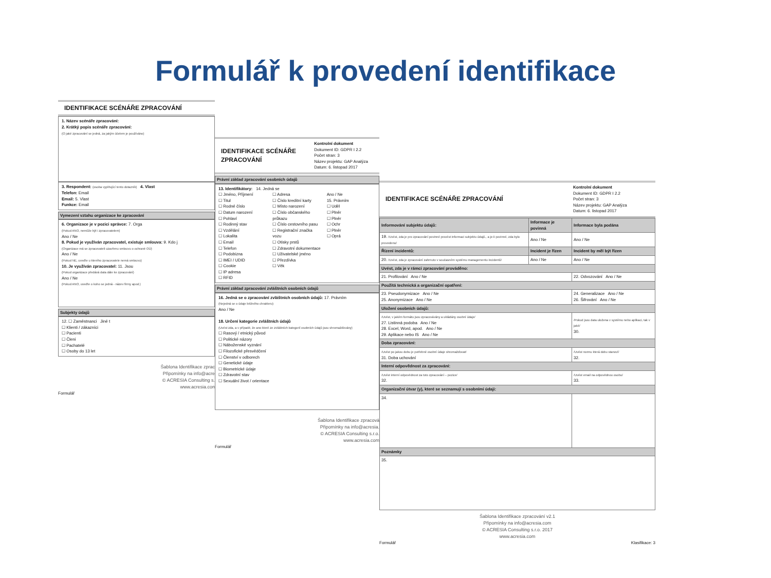Formulář k provedení identifikace
IDENTIFIKACE SCÉNÁŘE ZPRACOVÁNÍ
1. Název scénáře zpracování:
2. Krátký popis scénáře zpracování:
(O jaké zpracování se jedná, za jakým účelem je používáno)
3. Respondent: (osoba vyplňující tento dotazník) 4. Vlast
Telefon: Email
Email: 5. Vlast
Funkce: Email
Vymezení vztahu organizace ke zpracování
6. Organizace je v pozici správce: 7. Orga
(Pokud ANO, nemůže být i zpracovatelem)
Ano / Ne
8. Pokud je využíván zpracovatel, existuje smlouva: 9. Kdo j
(Organizace má se zpracovateli uzavřenu smlouvu o ochraně OÚ)
Ano / Ne
(Pokud NE, uveďte u kterého zpracovatele nemá smlouvu)
10. Je využíván zpracovatel: 11. Jsou
(Pokud organizace předává data dále ke zpracování)
Ano / Ne
(Pokud ANO, uveďte o koho se jedná - název firmy apod.)
Subjekty údajů
12. ☐ Zaměstnanci Jiné t
☐ Klienti / zákazníci
☐ Pacienti
☐ Členi
☐ Pachatelé
☐ Osoby do 13 let
Šablona Identifikace zprac
Připomínky na info@acre
© ACRESIA Consulting s.
www.acresia.con
Formulář
IDENTIFIKACE SCÉNÁŘE ZPRACOVÁNÍ
Kontrolní dokument
Dokument ID: GDPR I 2.2
Počet stran: 3
Název projektu: GAP Analýza
Datum: 6. listopad 2017
Právní základ zpracování osobních údajů
13. Identifikátory: 14. Jedná se
☐ Jméno, Příjmení
☐ Titul
☐ Rodné číslo
☐ Datum narození
☐ Pohlaví
☐ Rodinný stav
☐ Vzdělání
☐ Lokalita
☐ Email
☐ Telefon
☐ Podobizna
☐ IMEI / UDID
☐ Cookie
☐ IP adresa
☐ RFID
☐ Adresa
☐ Číslo kreditní karty
☐ Místo narození
☐ Číslo občanského průkazu
☐ Číslo cestovního pasu
☐ Registrační značka vozu
☐ Otisky prstů
☐ Zdravotní dokumentace
☐ Uživatelské jméno
☐ Přezdívka
☐ Věk
Ano / Ne
15. Právním
☐ Uděl
☐ Plněr
☐ Plněr
☐ Ochr
☐ Plněr
☐ Oprá
Právní základ zpracování zvláštních osobních údajů
16. Jedná se o zpracování zvláštních osobních údajů: 17. Právním
(Nejedná se o údaje běžného chrakteru)
Ano / Ne
18. Určení kategorie zvláštních údajů
(Uvést zda, a v případě, že ano které ze zvláštních kategorií osobních údajů jsou shromažďovány)
☐ Rasový / etnický původ
☐ Politické názory
☐ Náboženské vyznání
☐ Filozofické přesvědčení
☐ Členství v odborech
☐ Genetické údaje
☐ Biometrické údaje
☐ Zdravotní stav
☐ Sexuální život / orientace
Šablona Identifikace zpracová
Připomínky na info@acresia.
© ACRESIA Consulting s.r.o.
www.acresia.com
Formulář
IDENTIFIKACE SCÉNÁŘE ZPRACOVÁNÍ
Kontrolní dokument
Dokument ID: GDPR I 2.2
Počet stran: 3
Název projektu: GAP Analýza
Datum: 6. listopad 2017
| Informování subjektu údajů: | Informace je povinná | Informace byla podána |
| --- | --- | --- |
| 19. /Uvést, zda je pro zpracování povinné provést informaci subjektu údajů., a je-li povinné, zda bylo provedeno/ | Ano / Ne | Ano / Ne |
| Řízení incidentů: | Incident je řízen | Incident by měl být řízen |
| 20. /Uvést, zda je zpracování zahrnuto v současném systému managementu incidentů/ | Ano / Ne | Ano / Ne |
| Uvést, zda je v rámci zpracování prováděno: | | |
| 21. Profilování Ano / Ne | | 22. Odvozování Ano / Ne |
| Použitá technická a organizační opatření: | | |
| 23. Pseudonymizace Ano / Ne 25. Anonymizace Ano / Ne | | 24. Generalizace Ano / Ne 26. Šifrování Ano / Ne |
| Uložení osobních údajů: | | |
| /Uvést, v jakém formátu jsou zpracovávány a ukládány osobní údaje/ 27. Listinná podoba Ano / Ne 28. Excel, Word, apod. Ano / Ne 29. Aplikace nebo IS Ano / Ne | | /Pokud jsou data uložena v systému nebo aplikaci, tak v jaké/ 30. |
| Doba zpracování: | | |
| /Uvést po jakou dobu je potřebné osobní údaje shromažďovat/ 31. Doba uchování | | /Uvést normu která dobu stanoví/ 32. |
| Interní odpovědnost za zpracování: | | |
| /Uvést interní odpovědnost za toto zpracování – pozice/ 32. | | /Uvést email na odpovědnou osobu/ 33. |
| Organizační útvar (y), které se seznamují s osobními údaji: | | |
| 34. | | |
| Poznámky | | |
| 35. | | |
Šablona Identifikace zpracování v2.1
Připomínky na info@acresia.com
© ACRESIA Consulting s.r.o. 2017
www.acresia.com
Formulář Klasifikace: 3